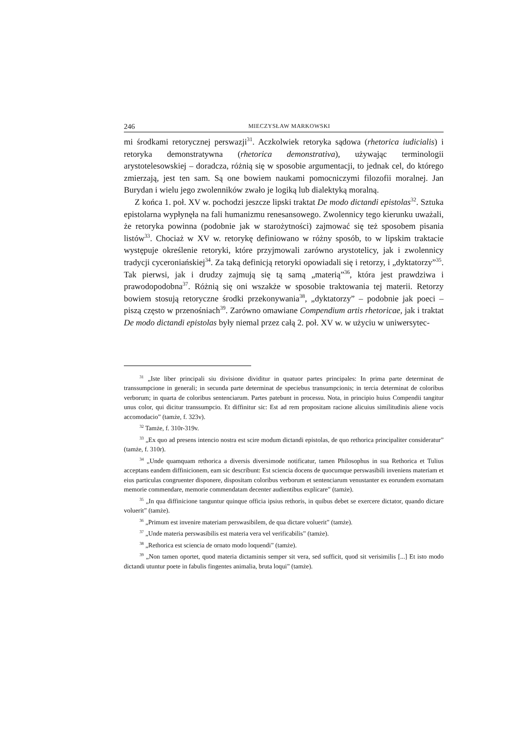246 MIECZYSŁAW MARKOWSKI
mi środkami retorycznej perswazji<sup>31</sup>. Aczkolwiek retoryka sądowa (rhetorica iudicialis) i retoryka demonstratywna (rhetorica demonstrativa), używając terminologii arystotelesowskiej – doradcza, różnią się w sposobie argumentacji, to jednak cel, do którego zmierzają, jest ten sam. Są one bowiem naukami pomocniczymi filozofii moralnej. Jan Burydan i wielu jego zwolenników zwało je logiką lub dialektyką moralną.
Z końca 1. poł. XV w. pochodzi jeszcze lipski traktat De modo dictandi epistolas<sup>32</sup>. Sztuka epistolarna wypłynęła na fali humanizmu renesansowego. Zwolennicy tego kierunku uważali, że retoryka powinna (podobnie jak w starożytności) zajmować się też sposobem pisania listów<sup>33</sup>. Chociaż w XV w. retorykę definiowano w różny sposób, to w lipskim traktacie występuje określenie retoryki, które przyjmowali zarówno arystotelicy, jak i zwolennicy tradycji cyceroniańskiej<sup>34</sup>. Za taką definicją retoryki opowiadali się i retorzy, i „dyktatorzy”<sup>35</sup>. Tak pierwsi, jak i drudzy zajmują się tą samą „materią”<sup>36</sup>, która jest prawdziwa i prawodopodobna<sup>37</sup>. Różnią się oni wszakże w sposobie traktowania tej materii. Retorzy bowiem stosują retoryczne środki przekonywania<sup>38</sup>, „dyktatorzy” – podobnie jak poeci – piszą często w przenośniach<sup>39</sup>. Zarówno omawiane Compendium artis rhetoricae, jak i traktat De modo dictandi epistolas były niemal przez całą 2. poł. XV w. w użyciu w uniwersytec-
<sup>31</sup> „Iste liber principali siu divisione dividitur in quatuor partes principales: In prima parte determinat de transsumpcione in generali; in secunda parte determinat de speciebus transumpcionis; in tercia determinat de coloribus verborum; in quarta de coloribus sentenciarum. Partes patebunt in processu. Nota, in principio huius Compendii tangitur unus color, qui dicitur transsumpcio. Et diffinitur sic: Est ad rem propositam racione alicuius similitudinis aliene vocis accomodacio” (tamże, f. 323v).
<sup>32</sup> Tamże, f. 310r-319v.
<sup>33</sup> „Ex quo ad presens intencio nostra est scire modum dictandi epistolas, de quo rethorica principaliter consideratur” (tamże, f. 310r).
<sup>34</sup> „Unde quamquam rethorica a diversis diversimode notificatur, tamen Philosophus in sua Rethorica et Tulius acceptans eandem diffinicionem, eam sic describunt: Est sciencia docens de quocumque perswasibili inveniens materiam et eius particulas congruenter disponere, dispositam coloribus verborum et sentenciarum venustanter ex eorundem exornatam memorie commendare, memorie commendatam decenter audientibus explicare” (tamże).
<sup>35</sup> „In qua diffinicione tanguntur quinque officia ipsius rethoris, in quibus debet se exercere dictator, quando dictare voluerit” (tamże).
<sup>36</sup> „Primum est invenire materiam perswasibilem, de qua dictare voluerit” (tamże).
<sup>37</sup> „Unde materia perswasibilis est materia vera vel verificabilis” (tamże).
<sup>38</sup> „Rethorica est sciencia de ornato modo loquendi” (tamże).
<sup>39</sup> „Non tamen oportet, quod materia dictaminis semper sit vera, sed sufficit, quod sit verisimilis [...] Et isto modo dictandi utuntur poete in fabulis fingentes animalia, bruta loqui” (tamże).